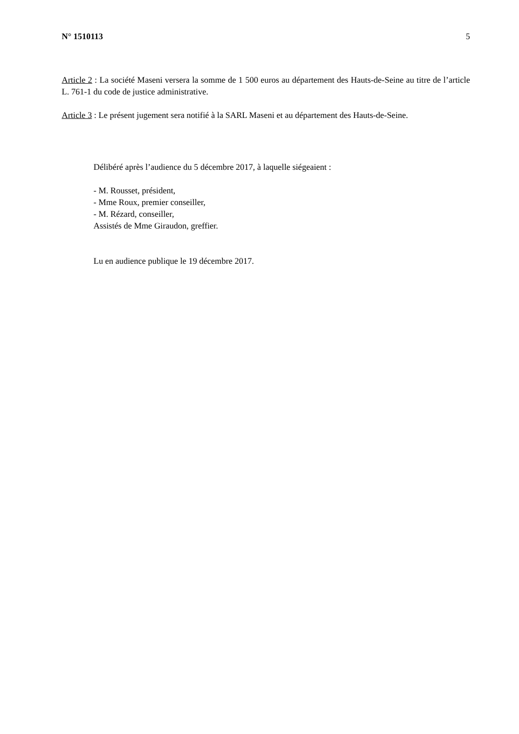N° 1510113 5
Article 2 : La société Maseni versera la somme de 1 500 euros au département des Hauts-de-Seine au titre de l’article L. 761-1 du code de justice administrative.
Article 3 : Le présent jugement sera notifié à la SARL Maseni et au département des Hauts-de-Seine.
Délibéré après l’audience du 5 décembre 2017, à laquelle siégeaient :
- M. Rousset, président,
- Mme Roux, premier conseiller,
- M. Rézard, conseiller,
Assistés de Mme Giraudon, greffier.
Lu en audience publique le 19 décembre 2017.